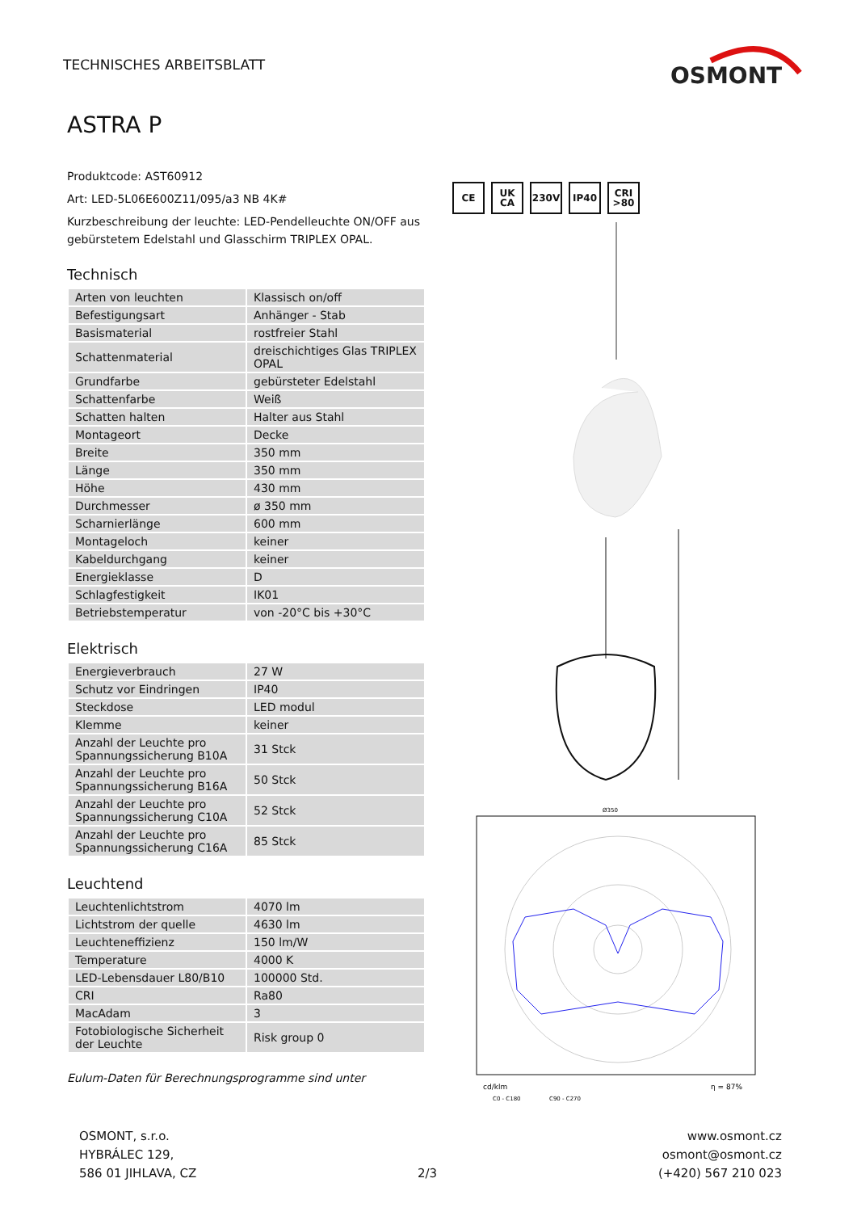TECHNISCHES ARBEITSBLATT
OSMONT
ASTRA P
Produktcode: AST60912
Art: LED-5L06E600Z11/095/a3 NB 4K#
Kurzbeschreibung der leuchte: LED-Pendelleuchte ON/OFF aus gebürstetem Edelstahl und Glasschirm TRIPLEX OPAL.
Technisch
| Arten von leuchten | Klassisch on/off |
| Befestigungsart | Anhänger - Stab |
| Basismaterial | rostfreier Stahl |
| Schattenmaterial | dreischichtiges Glas TRIPLEX OPAL |
| Grundfarbe | gebürsteter Edelstahl |
| Schattenfarbe | Weiß |
| Schatten halten | Halter aus Stahl |
| Montageort | Decke |
| Breite | 350 mm |
| Länge | 350 mm |
| Höhe | 430 mm |
| Durchmesser | ø 350 mm |
| Scharnierlänge | 600 mm |
| Montageloch | keiner |
| Kabeldurchgang | keiner |
| Energieklasse | D |
| Schlagfestigkeit | IK01 |
| Betriebstemperatur | von -20°C bis +30°C |
Elektrisch
| Energieverbrauch | 27 W |
| Schutz vor Eindringen | IP40 |
| Steckdose | LED modul |
| Klemme | keiner |
| Anzahl der Leuchte pro Spannungssicherung B10A | 31 Stck |
| Anzahl der Leuchte pro Spannungssicherung B16A | 50 Stck |
| Anzahl der Leuchte pro Spannungssicherung C10A | 52 Stck |
| Anzahl der Leuchte pro Spannungssicherung C16A | 85 Stck |
Leuchtend
| Leuchtenlichtstrom | 4070 lm |
| Lichtstrom der quelle | 4630 lm |
| Leuchteneffizienz | 150 lm/W |
| Temperature | 4000 K |
| LED-Lebensdauer L80/B10 | 100000 Std. |
| CRI | Ra80 |
| MacAdam | 3 |
| Fotobiologische Sicherheit der Leuchte | Risk group 0 |
Eulum-Daten für Berechnungsprogramme sind unter
CE UK CA 230V IP40 CRI >80
Ø350
cd/klm
η = 87%
C0 - C180
C90 - C270
OSMONT, s.r.o.
HYBRÁLEC 129,
586 01 JIHLAVA, CZ
2/3 www.osmont.cz
osmont@osmont.cz
(+420) 567 210 023